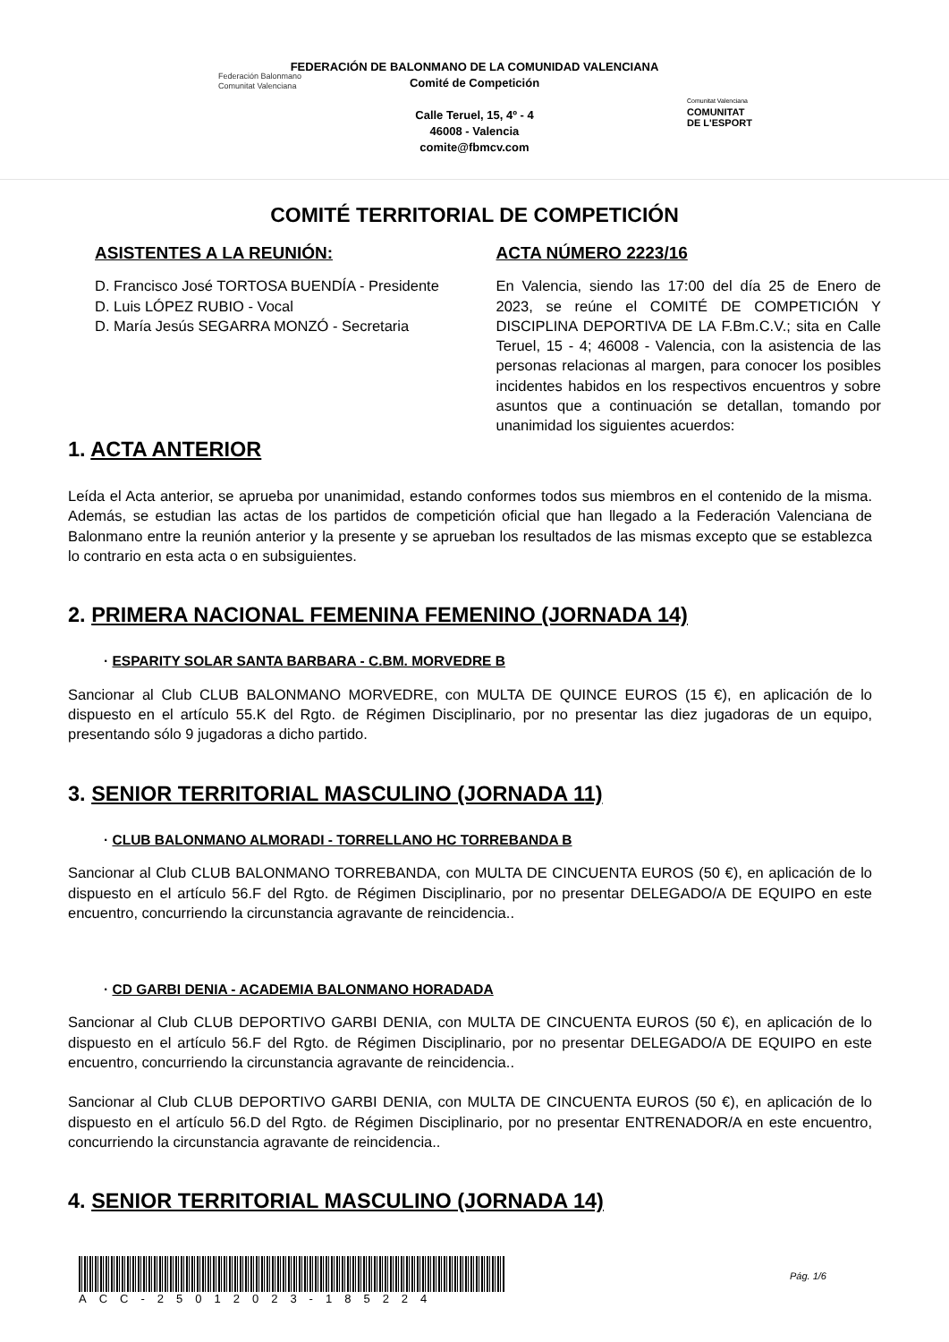Federación Balonmano
Comunitat Valenciana
FEDERACIÓN DE BALONMANO DE LA COMUNIDAD VALENCIANA
Comité de Competición
Calle Teruel, 15, 4º - 4
46008 - Valencia
comite@fbmcv.com
Comunitat Valenciana
COMUNITAT
DE L'ESPORT
COMITÉ TERRITORIAL DE COMPETICIÓN
ASISTENTES A LA REUNIÓN:
D. Francisco José TORTOSA BUENDÍA - Presidente
D. Luis LÓPEZ RUBIO - Vocal
D. María Jesús SEGARRA MONZÓ - Secretaria
ACTA NÚMERO 2223/16
En Valencia, siendo las 17:00 del día 25 de Enero de 2023, se reúne el COMITÉ DE COMPETICIÓN Y DISCIPLINA DEPORTIVA DE LA F.Bm.C.V.; sita en Calle Teruel, 15 - 4; 46008 - Valencia, con la asistencia de las personas relacionas al margen, para conocer los posibles incidentes habidos en los respectivos encuentros y sobre asuntos que a continuación se detallan, tomando por unanimidad los siguientes acuerdos:
1. ACTA ANTERIOR
Leída el Acta anterior, se aprueba por unanimidad, estando conformes todos sus miembros en el contenido de la misma. Además, se estudian las actas de los partidos de competición oficial que han llegado a la Federación Valenciana de Balonmano entre la reunión anterior y la presente y se aprueban los resultados de las mismas excepto que se establezca lo contrario en esta acta o en subsiguientes.
2. PRIMERA NACIONAL FEMENINA FEMENINO (JORNADA 14)
· ESPARITY SOLAR SANTA BARBARA - C.BM. MORVEDRE B
Sancionar al Club CLUB BALONMANO MORVEDRE, con MULTA DE QUINCE EUROS (15 €), en aplicación de lo dispuesto en el artículo 55.K del Rgto. de Régimen Disciplinario, por no presentar las diez jugadoras de un equipo, presentando sólo 9 jugadoras a dicho partido.
3. SENIOR TERRITORIAL MASCULINO (JORNADA 11)
· CLUB BALONMANO ALMORADI - TORRELLANO HC TORREBANDA B
Sancionar al Club CLUB BALONMANO TORREBANDA, con MULTA DE CINCUENTA EUROS (50 €), en aplicación de lo dispuesto en el artículo 56.F del Rgto. de Régimen Disciplinario, por no presentar DELEGADO/A DE EQUIPO en este encuentro, concurriendo la circunstancia agravante de reincidencia..
· CD GARBI DENIA - ACADEMIA BALONMANO HORADADA
Sancionar al Club CLUB DEPORTIVO GARBI DENIA, con MULTA DE CINCUENTA EUROS (50 €), en aplicación de lo dispuesto en el artículo 56.F del Rgto. de Régimen Disciplinario, por no presentar DELEGADO/A DE EQUIPO en este encuentro, concurriendo la circunstancia agravante de reincidencia..
Sancionar al Club CLUB DEPORTIVO GARBI DENIA, con MULTA DE CINCUENTA EUROS (50 €), en aplicación de lo dispuesto en el artículo 56.D del Rgto. de Régimen Disciplinario, por no presentar ENTRENADOR/A en este encuentro, concurriendo la circunstancia agravante de reincidencia..
4. SENIOR TERRITORIAL MASCULINO (JORNADA 14)
ACC-25012023-185224
Pág. 1/6